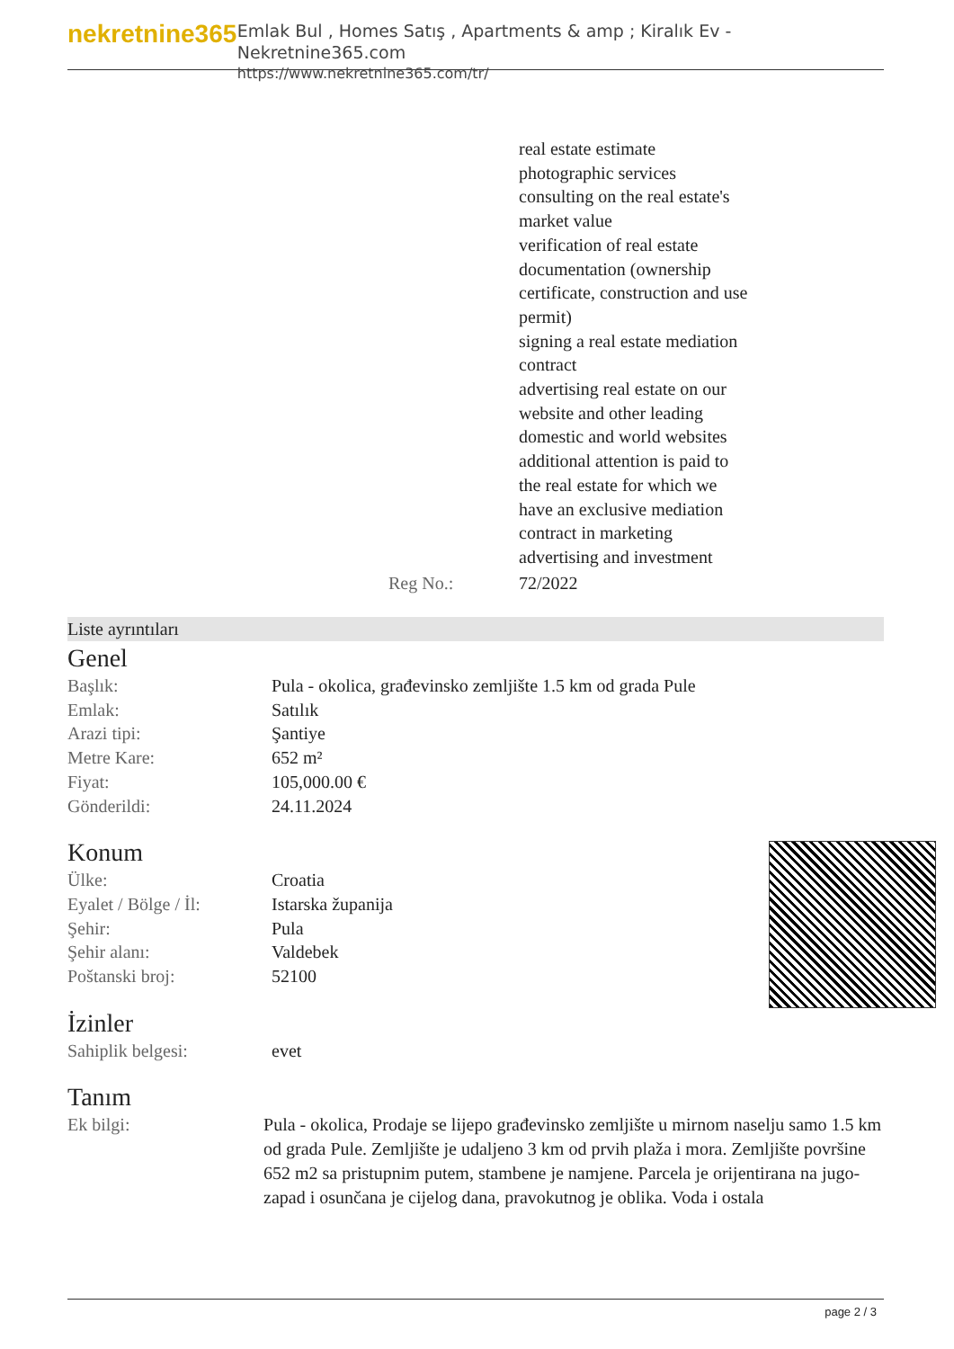nekretnine365
Emlak Bul , Homes Satış , Apartments & amp ; Kiralık Ev - Nekretnine365.com
https://www.nekretnine365.com/tr/
| | real estate estimate photographic services consulting on the real estate's market value verification of real estate documentation (ownership certificate, construction and use permit) signing a real estate mediation contract advertising real estate on our website and other leading domestic and world websites additional attention is paid to the real estate for which we have an exclusive mediation contract in marketing advertising and investment |
| Reg No.: | 72/2022 |
Liste ayrıntıları
Genel
| Başlık: | Pula - okolica, građevinsko zemljište 1.5 km od grada Pule |
| Emlak: | Satılık |
| Arazi tipi: | Şantiye |
| Metre Kare: | 652 m² |
| Fiyat: | 105,000.00 € |
| Gönderildi: | 24.11.2024 |
Konum
| Ülke: | Croatia |
| Eyalet / Bölge / İl: | Istarska županija |
| Şehir: | Pula |
| Şehir alanı: | Valdebek |
| Poštanski broj: | 52100 |
İzinler
| Sahiplik belgesi: | evet |
Tanım
| Ek bilgi: | Pula - okolica, Prodaje se lijepo građevinsko zemljište u mirnom naselju samo 1.5 km od grada Pule. Zemljište je udaljeno 3 km od prvih plaža i mora. Zemljište površine 652 m2 sa pristupnim putem, stambene je namjene. Parcela je orijentirana na jugo-zapad i osunčana je cijelog dana, pravokutnog je oblika. Voda i ostala |
page 2 / 3